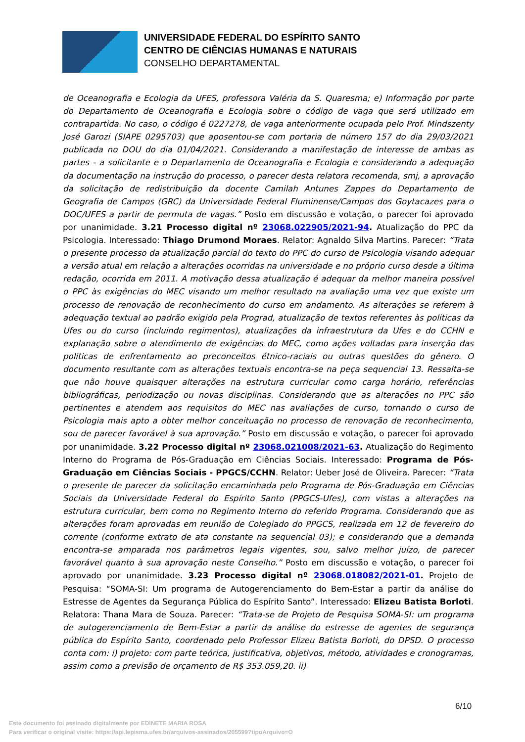UNIVERSIDADE FEDERAL DO ESPÍRITO SANTO
CENTRO DE CIÊNCIAS HUMANAS E NATURAIS
CONSELHO DEPARTAMENTAL
de Oceanografia e Ecologia da UFES, professora Valéria da S. Quaresma; e) Informação por parte do Departamento de Oceanografia e Ecologia sobre o código de vaga que será utilizado em contrapartida. No caso, o código é 0227278, de vaga anteriormente ocupada pelo Prof. Mindszenty José Garozi (SIAPE 0295703) que aposentou-se com portaria de número 157 do dia 29/03/2021 publicada no DOU do dia 01/04/2021. Considerando a manifestação de interesse de ambas as partes - a solicitante e o Departamento de Oceanografia e Ecologia e considerando a adequação da documentação na instrução do processo, o parecer desta relatora recomenda, smj, a aprovação da solicitação de redistribuição da docente Camilah Antunes Zappes do Departamento de Geografia de Campos (GRC) da Universidade Federal Fluminense/Campos dos Goytacazes para o DOC/UFES a partir de permuta de vagas.” Posto em discussão e votação, o parecer foi aprovado por unanimidade. 3.21 Processo digital nº 23068.022905/2021-94. Atualização do PPC da Psicologia. Interessado: Thiago Drumond Moraes. Relator: Agnaldo Silva Martins. Parecer: “Trata o presente processo da atualização parcial do texto do PPC do curso de Psicologia visando adequar a versão atual em relação a alterações ocorridas na universidade e no próprio curso desde a última redação, ocorrida em 2011. A motivação dessa atualização é adequar da melhor maneira possível o PPC às exigências do MEC visando um melhor resultado na avaliação uma vez que existe um processo de renovação de reconhecimento do curso em andamento. As alterações se referem à adequação textual ao padrão exigido pela Prograd, atualização de textos referentes às politicas da Ufes ou do curso (incluindo regimentos), atualizações da infraestrutura da Ufes e do CCHN e explanação sobre o atendimento de exigências do MEC, como ações voltadas para inserção das politicas de enfrentamento ao preconceitos étnico-raciais ou outras questões do gênero. O documento resultante com as alterações textuais encontra-se na peça sequencial 13. Ressalta-se que não houve quaisquer alterações na estrutura curricular como carga horário, referências bibliográficas, periodização ou novas disciplinas. Considerando que as alterações no PPC são pertinentes e atendem aos requisitos do MEC nas avaliações de curso, tornando o curso de Psicologia mais apto a obter melhor conceituação no processo de renovação de reconhecimento, sou de parecer favorável à sua aprovação.” Posto em discussão e votação, o parecer foi aprovado por unanimidade. 3.22 Processo digital nº 23068.021008/2021-63. Atualização do Regimento Interno do Programa de Pós-Graduação em Ciências Sociais. Interessado: Programa de Pós-Graduação em Ciências Sociais - PPGCS/CCHN. Relator: Ueber José de Oliveira. Parecer: “Trata o presente de parecer da solicitação encaminhada pelo Programa de Pós-Graduação em Ciências Sociais da Universidade Federal do Espírito Santo (PPGCS-Ufes), com vistas a alterações na estrutura curricular, bem como no Regimento Interno do referido Programa. Considerando que as alterações foram aprovadas em reunião de Colegiado do PPGCS, realizada em 12 de fevereiro do corrente (conforme extrato de ata constante na sequencial 03); e considerando que a demanda encontra-se amparada nos parâmetros legais vigentes, sou, salvo melhor juízo, de parecer favorável quanto à sua aprovação neste Conselho.” Posto em discussão e votação, o parecer foi aprovado por unanimidade. 3.23 Processo digital nº 23068.018082/2021-01. Projeto de Pesquisa: “SOMA-SI: Um programa de Autogerenciamento do Bem-Estar a partir da análise do Estresse de Agentes da Segurança Pública do Espírito Santo”. Interessado: Elizeu Batista Borloti. Relatora: Thana Mara de Souza. Parecer: “Trata-se de Projeto de Pesquisa SOMA-SI: um programa de autogerenciamento de Bem-Estar a partir da análise do estresse de agentes de segurança pública do Espírito Santo, coordenado pelo Professor Elizeu Batista Borloti, do DPSD. O processo conta com: i) projeto: com parte teórica, justificativa, objetivos, método, atividades e cronogramas, assim como a previsão de orçamento de R$ 353.059,20. ii)
6/10
Este documento foi assinado digitalmente por EDINETE MARIA ROSA
Para verificar o original visite: https://api.lepisma.ufes.br/arquivos-assinados/205599?tipoArquivo=O